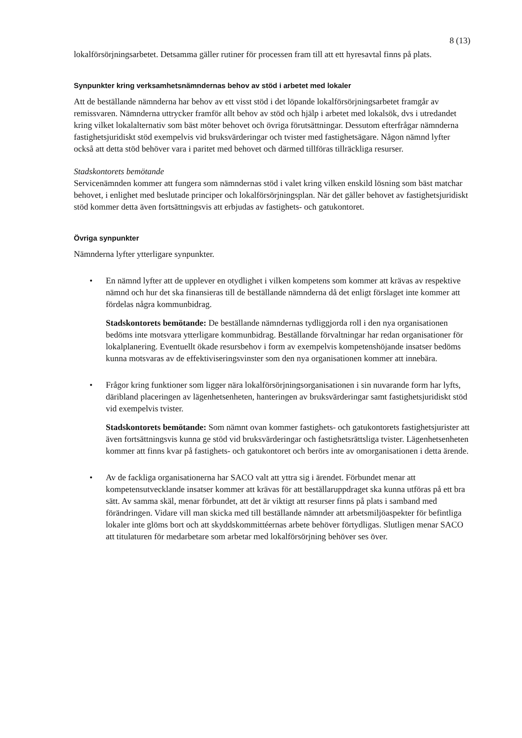8 (13)
lokalförsörjningsarbetet. Detsamma gäller rutiner för processen fram till att ett hyresavtal finns på plats.
Synpunkter kring verksamhetsnämndernas behov av stöd i arbetet med lokaler
Att de beställande nämnderna har behov av ett visst stöd i det löpande lokalförsörjningsarbetet framgår av remissvaren. Nämnderna uttrycker framför allt behov av stöd och hjälp i arbetet med lokalsök, dvs i utredandet kring vilket lokalalternativ som bäst möter behovet och övriga förutsättningar. Dessutom efterfrågar nämnderna fastighetsjuridiskt stöd exempelvis vid bruksvärderingar och tvister med fastighetsägare. Någon nämnd lyfter också att detta stöd behöver vara i paritet med behovet och därmed tillföras tillräckliga resurser.
Stadskontorets bemötande
Servicenämnden kommer att fungera som nämndernas stöd i valet kring vilken enskild lösning som bäst matchar behovet, i enlighet med beslutade principer och lokalförsörjningsplan. När det gäller behovet av fastighetsjuridiskt stöd kommer detta även fortsättningsvis att erbjudas av fastighets- och gatukontoret.
Övriga synpunkter
Nämnderna lyfter ytterligare synpunkter.
•
En nämnd lyfter att de upplever en otydlighet i vilken kompetens som kommer att krävas av respektive nämnd och hur det ska finansieras till de beställande nämnderna då det enligt förslaget inte kommer att fördelas några kommunbidrag.
Stadskontorets bemötande: De beställande nämndernas tydliggjorda roll i den nya organisationen bedöms inte motsvara ytterligare kommunbidrag. Beställande förvaltningar har redan organisationer för lokalplanering. Eventuellt ökade resursbehov i form av exempelvis kompetenshöjande insatser bedöms kunna motsvaras av de effektiviseringsvinster som den nya organisationen kommer att innebära.
•
Frågor kring funktioner som ligger nära lokalförsörjningsorganisationen i sin nuvarande form har lyfts, däribland placeringen av lägenhetsenheten, hanteringen av bruksvärderingar samt fastighetsjuridiskt stöd vid exempelvis tvister.
Stadskontorets bemötande: Som nämnt ovan kommer fastighets- och gatukontorets fastighetsjurister att även fortsättningsvis kunna ge stöd vid bruksvärderingar och fastighetsrättsliga tvister. Lägenhetsenheten kommer att finns kvar på fastighets- och gatukontoret och berörs inte av omorganisationen i detta ärende.
•
Av de fackliga organisationerna har SACO valt att yttra sig i ärendet. Förbundet menar att kompetensutvecklande insatser kommer att krävas för att beställaruppdraget ska kunna utföras på ett bra sätt. Av samma skäl, menar förbundet, att det är viktigt att resurser finns på plats i samband med förändringen. Vidare vill man skicka med till beställande nämnder att arbetsmiljöaspekter för befintliga lokaler inte glöms bort och att skyddskommittéernas arbete behöver förtydligas. Slutligen menar SACO att titulaturen för medarbetare som arbetar med lokalförsörjning behöver ses över.